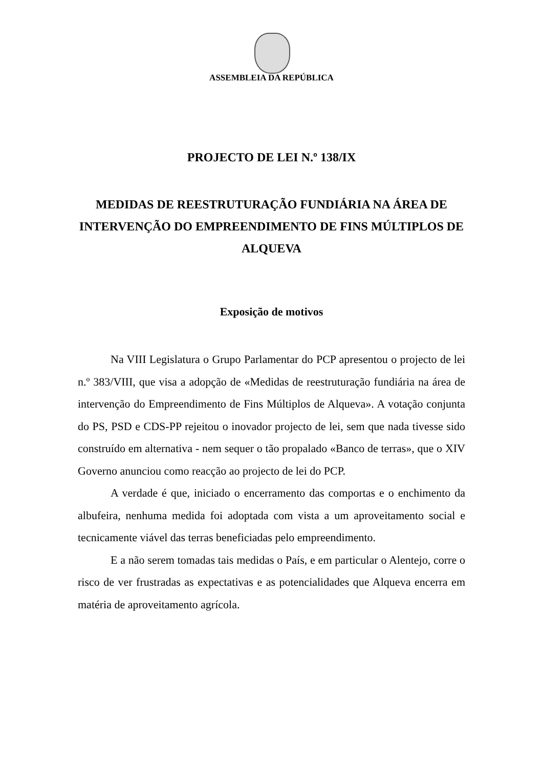ASSEMBLEIA DA REPÚBLICA
PROJECTO DE LEI N.º 138/IX
MEDIDAS DE REESTRUTURAÇÃO FUNDIÁRIA NA ÁREA DE INTERVENÇÃO DO EMPREENDIMENTO DE FINS MÚLTIPLOS DE ALQUEVA
Exposição de motivos
Na VIII Legislatura o Grupo Parlamentar do PCP apresentou o projecto de lei n.º 383/VIII, que visa a adopção de «Medidas de reestruturação fundiária na área de intervenção do Empreendimento de Fins Múltiplos de Alqueva». A votação conjunta do PS, PSD e CDS-PP rejeitou o inovador projecto de lei, sem que nada tivesse sido construído em alternativa - nem sequer o tão propalado «Banco de terras», que o XIV Governo anunciou como reacção ao projecto de lei do PCP.
A verdade é que, iniciado o encerramento das comportas e o enchimento da albufeira, nenhuma medida foi adoptada com vista a um aproveitamento social e tecnicamente viável das terras beneficiadas pelo empreendimento.
E a não serem tomadas tais medidas o País, e em particular o Alentejo, corre o risco de ver frustradas as expectativas e as potencialidades que Alqueva encerra em matéria de aproveitamento agrícola.